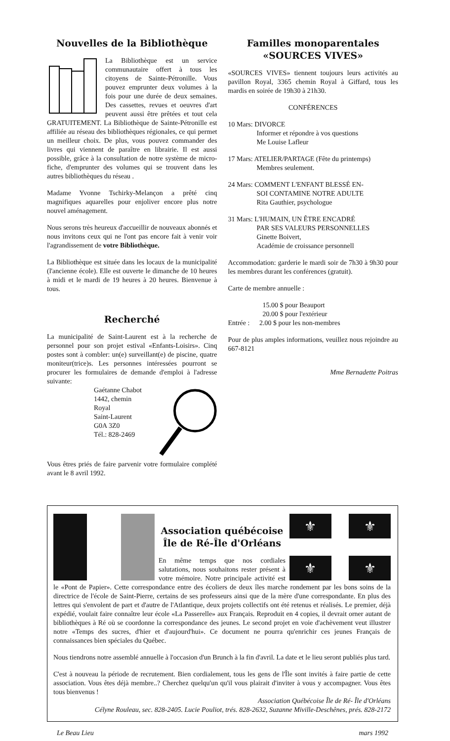Nouvelles de la Bibliothèque
La Bibliothèque est un service communautaire offert à tous les citoyens de Sainte-Pétronille. Vous pouvez emprunter deux volumes à la fois pour une durée de deux semaines. Des cassettes, revues et oeuvres d'art peuvent aussi être prêtées et tout cela GRATUITEMENT. La Bibliothèque de Sainte-Pétronille est affiliée au réseau des bibliothèques régionales, ce qui permet un meilleur choix. De plus, vous pouvez commander des livres qui viennent de paraître en librairie. Il est aussi possible, grâce à la consultation de notre système de micro-fiche, d'emprunter des volumes qui se trouvent dans les autres bibliothèques du réseau .
Madame Yvonne Tschirky-Melançon a prêté cinq magnifiques aquarelles pour enjoliver encore plus notre nouvel aménagement.
Nous serons très heureux d'accueillir de nouveaux abonnés et nous invitons ceux qui ne l'ont pas encore fait à venir voir l'agrandissement de votre Bibliothèque.
La Bibliothèque est située dans les locaux de la municipalité (l'ancienne école). Elle est ouverte le dimanche de 10 heures à midi et le mardi de 19 heures à 20 heures. Bienvenue à tous.
Recherché
La municipalité de Saint-Laurent est à la recherche de personnel pour son projet estival «Enfants-Loisirs». Cinq postes sont à combler: un(e) surveillant(e) de piscine, quatre moniteur(trice)s. Les personnes intéressées pourront se procurer les formulaires de demande d'emploi à l'adresse suivante:
Gaétanne Chabot
1442, chemin Royal
Saint-Laurent
G0A 3Z0
Tél.: 828-2469
Vous êtres priés de faire parvenir votre formulaire complété avant le 8 avril 1992.
Familles monoparentales
«SOURCES VIVES»
«SOURCES VIVES» tiennent toujours leurs activités au pavillon Royal, 3365 chemin Royal à Giffard, tous les mardis en soirée de 19h30 à 21h30.
CONFÉRENCES
10 Mars: DIVORCE
Informer et répondre à vos questions
Me Louise Lafleur
17 Mars: ATELIER/PARTAGE (Fête du printemps)
Membres seulement.
24 Mars: COMMENT L'ENFANT BLESSÉ EN-
SOI CONTAMINE NOTRE ADULTE
Rita Gauthier, psychologue
31 Mars: L'HUMAIN, UN ÊTRE ENCADRÉ
PAR SES VALEURS PERSONNELLES
Ginette Boivert,
Académie de croissance personnell
Accommodation: garderie le mardi soir de 7h30 à 9h30 pour les membres durant les conférences (gratuit).
Carte de membre annuelle :
15.00 $ pour Beauport
20.00 $ pour l'extérieur
Entrée : 2.00 $ pour les non-membres
Pour de plus amples informations, veuillez nous rejoindre au 667-8121
Mme Bernadette Poitras
⚜
⚜
⚜
⚜
Association québécoise
Île de Ré-Île d'Orléans
En même temps que nos cordiales salutations, nous souhaitons rester présent à votre mémoire. Notre principale activité est le «Pont de Papier». Cette correspondance entre des écoliers de deux îles marche rondement par les bons soins de la directrice de l'école de Saint-Pierre, certains de ses professeurs ainsi que de la mère d'une correspondante. En plus des lettres qui s'envolent de part et d'autre de l'Atlantique, deux projets collectifs ont été retenus et réalisés. Le premier, déjà expédié, voulait faire connaître leur école «La Passerelle» aux Français. Reproduit en 4 copies, il devrait orner autant de bibliothèques à Ré où se coordonne la correspondance des jeunes. Le second projet en voie d'achèvement veut illustrer notre «Temps des sucres, d'hier et d'aujourd'hui». Ce document ne pourra qu'enrichir ces jeunes Français de connaissances bien spéciales du Québec.
Nous tiendrons notre assemblé annuelle à l'occasion d'un Brunch à la fin d'avril. La date et le lieu seront publiés plus tard.
C'est à nouveau la période de recrutement. Bien cordialement, tous les gens de l'Île sont invités à faire partie de cette association. Vous êtes déjà membre..? Cherchez quelqu'un qu'il vous plairait d'inviter à vous y accompagner. Vous êtes tous bienvenus !
Association Québécoise Île de Ré- Île d'Orléans
Célyne Rouleau, sec. 828-2405. Lucie Pouliot, trés. 828-2632, Suzanne Miville-Deschênes, prés. 828-2172
Le Beau Lieu mars 1992